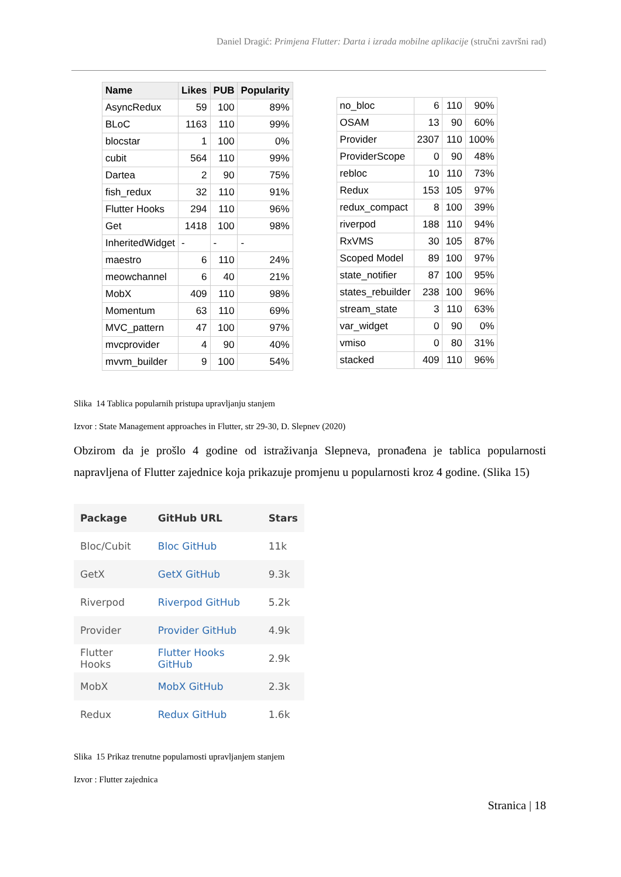Daniel Dragić: Primjena Flutter: Darta i izrada mobilne aplikacije (stručni završni rad)
| Name | Likes | PUB | Popularity |
| --- | --- | --- | --- |
| AsyncRedux | 59 | 100 | 89% |
| BLoC | 1163 | 110 | 99% |
| blocstar | 1 | 100 | 0% |
| cubit | 564 | 110 | 99% |
| Dartea | 2 | 90 | 75% |
| fish_redux | 32 | 110 | 91% |
| Flutter Hooks | 294 | 110 | 96% |
| Get | 1418 | 100 | 98% |
| InheritedWidget | - | - | - |
| maestro | 6 | 110 | 24% |
| meowchannel | 6 | 40 | 21% |
| MobX | 409 | 110 | 98% |
| Momentum | 63 | 110 | 69% |
| MVC_pattern | 47 | 100 | 97% |
| mvcprovider | 4 | 90 | 40% |
| mvvm_builder | 9 | 100 | 54% |
| no_bloc | 6 | 110 | 90% |
| OSAM | 13 | 90 | 60% |
| Provider | 2307 | 110 | 100% |
| ProviderScope | 0 | 90 | 48% |
| rebloc | 10 | 110 | 73% |
| Redux | 153 | 105 | 97% |
| redux_compact | 8 | 100 | 39% |
| riverpod | 188 | 110 | 94% |
| RxVMS | 30 | 105 | 87% |
| Scoped Model | 89 | 100 | 97% |
| state_notifier | 87 | 100 | 95% |
| states_rebuilder | 238 | 100 | 96% |
| stream_state | 3 | 110 | 63% |
| var_widget | 0 | 90 | 0% |
| vmiso | 0 | 80 | 31% |
| stacked | 409 | 110 | 96% |
Slika 14 Tablica popularnih pristupa upravljanju stanjem
Izvor : State Management approaches in Flutter, str 29-30, D. Slepnev (2020)
Obzirom da je prošlo 4 godine od istraživanja Slepneva, pronađena je tablica popularnosti napravljena of Flutter zajednice koja prikazuje promjenu u popularnosti kroz 4 godine. (Slika 15)
| Package | GitHub URL | Stars |
| --- | --- | --- |
| Bloc/Cubit | Bloc GitHub | 11k |
| GetX | GetX GitHub | 9.3k |
| Riverpod | Riverpod GitHub | 5.2k |
| Provider | Provider GitHub | 4.9k |
| Flutter Hooks | Flutter Hooks GitHub | 2.9k |
| MobX | MobX GitHub | 2.3k |
| Redux | Redux GitHub | 1.6k |
Slika 15 Prikaz trenutne popularnosti upravljanjem stanjem
Izvor : Flutter zajednica
Stranica | 18